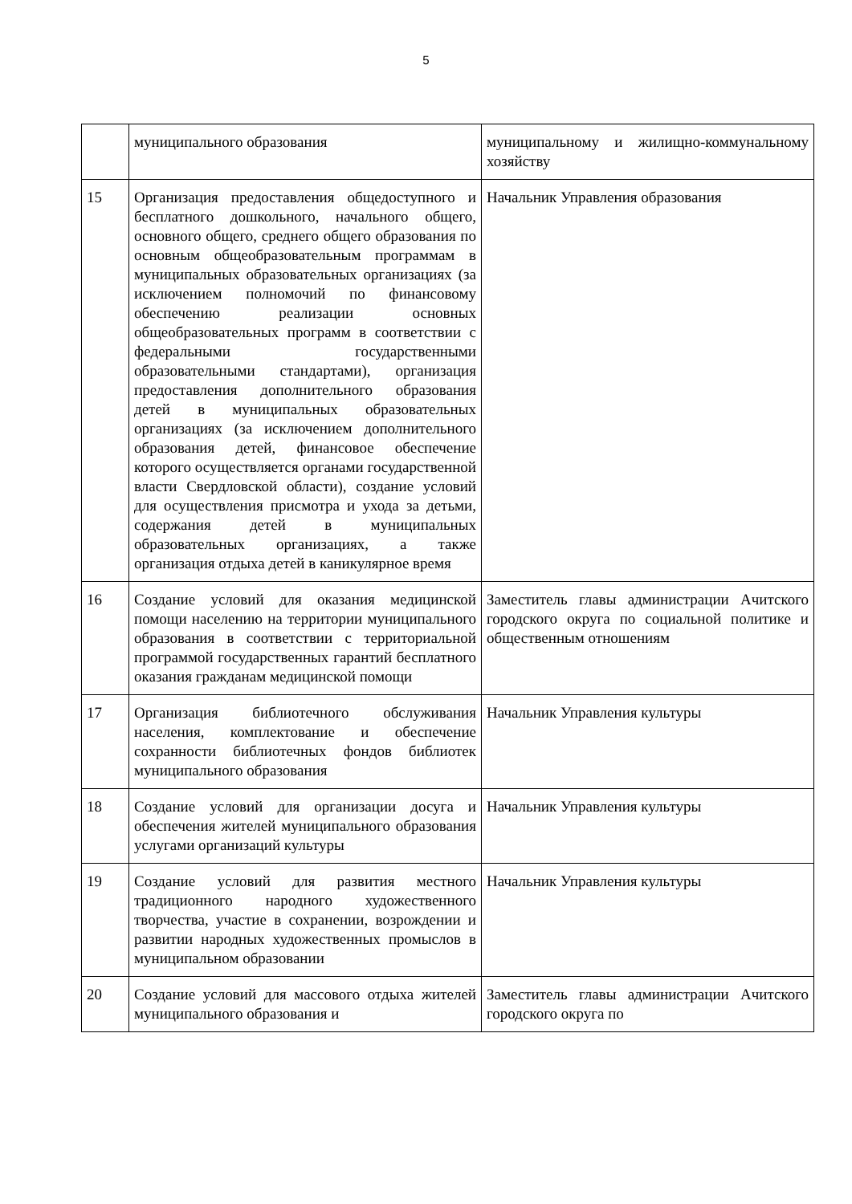5
| | муниципального образования | муниципальному и жилищно-коммунальному хозяйству |
| 15 | Организация предоставления общедоступного и бесплатного дошкольного, начального общего, основного общего, среднего общего образования по основным общеобразовательным программам в муниципальных образовательных организациях (за исключением полномочий по финансовому обеспечению реализации основных общеобразовательных программ в соответствии с федеральными государственными образовательными стандартами), организация предоставления дополнительного образования детей в муниципальных образовательных организациях (за исключением дополнительного образования детей, финансовое обеспечение которого осуществляется органами государственной власти Свердловской области), создание условий для осуществления присмотра и ухода за детьми, содержания детей в муниципальных образовательных организациях, а также организация отдыха детей в каникулярное время | Начальник Управления образования |
| 16 | Создание условий для оказания медицинской помощи населению на территории муниципального образования в соответствии с территориальной программой государственных гарантий бесплатного оказания гражданам медицинской помощи | Заместитель главы администрации Ачитского городского округа по социальной политике и общественным отношениям |
| 17 | Организация библиотечного обслуживания населения, комплектование и обеспечение сохранности библиотечных фондов библиотек муниципального образования | Начальник Управления культуры |
| 18 | Создание условий для организации досуга и обеспечения жителей муниципального образования услугами организаций культуры | Начальник Управления культуры |
| 19 | Создание условий для развития местного традиционного народного художественного творчества, участие в сохранении, возрождении и развитии народных художественных промыслов в муниципальном образовании | Начальник Управления культуры |
| 20 | Создание условий для массового отдыха жителей муниципального образования и | Заместитель главы администрации Ачитского городского округа по |